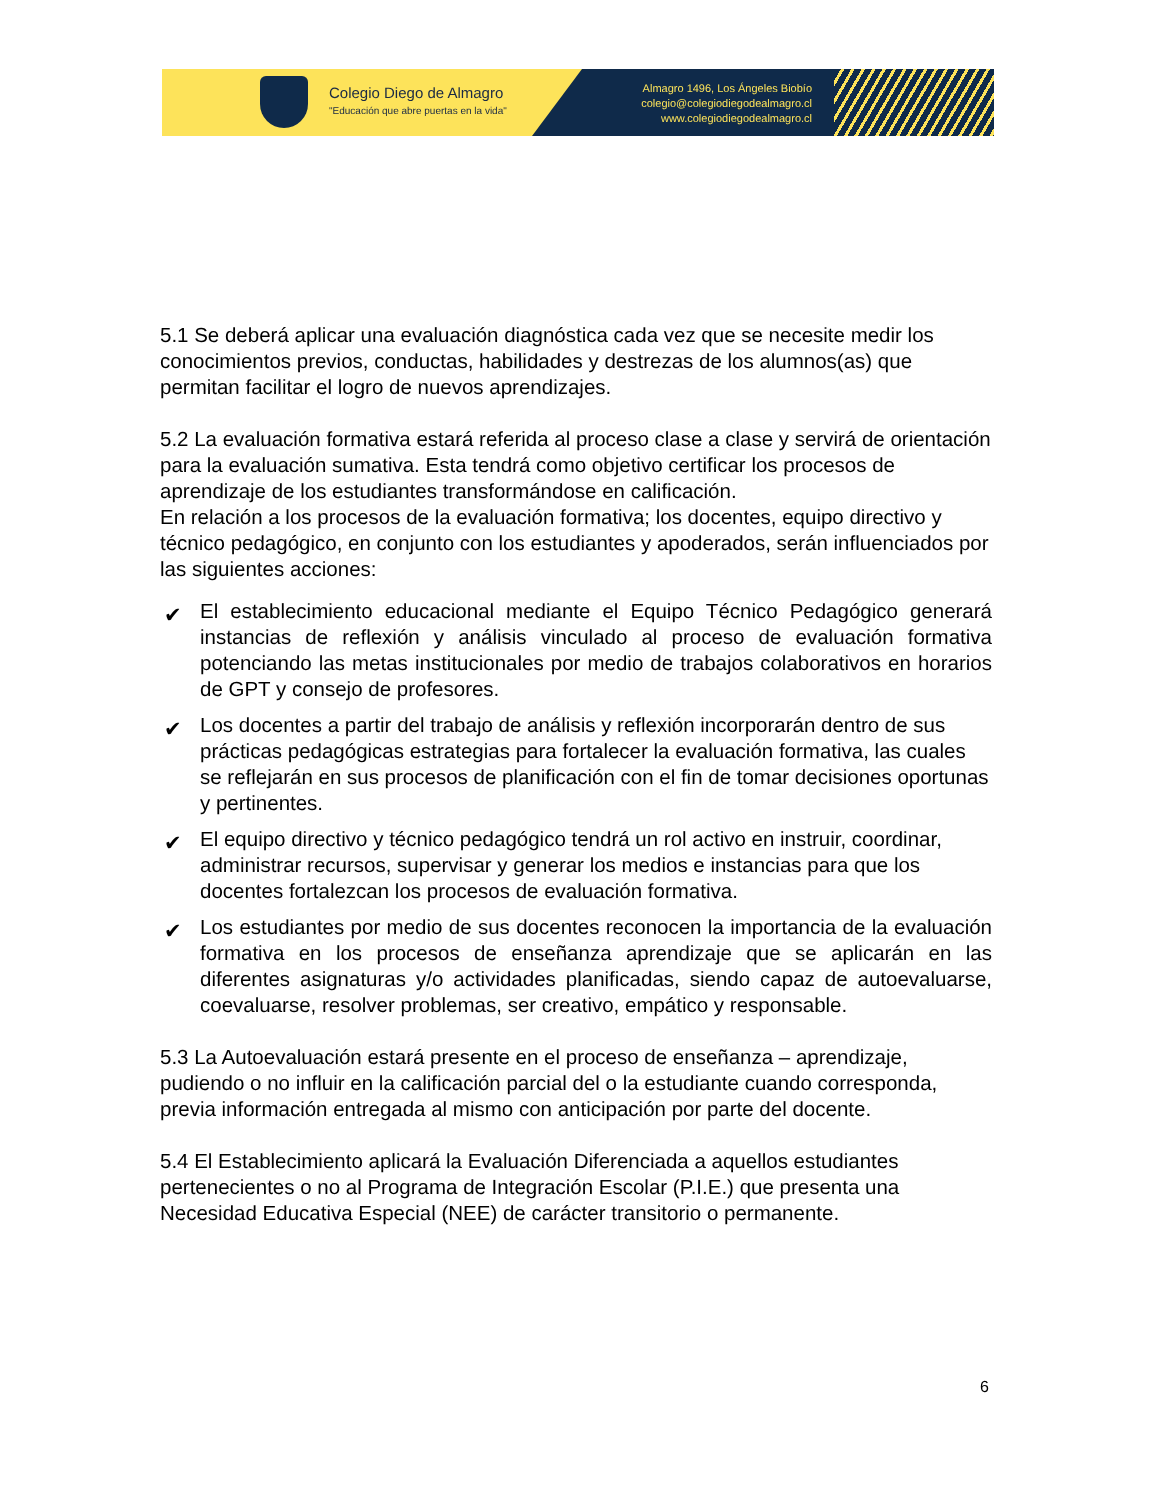Colegio Diego de Almagro
"Educación que abre puertas en la vida"
Almagro 1496, Los Ángeles Biobío
colegio@colegiodiegodealmagro.cl
www.colegiodiegodealmagro.cl
5.1 Se deberá aplicar una evaluación diagnóstica cada vez que se necesite medir los conocimientos previos, conductas, habilidades y destrezas de los alumnos(as) que permitan facilitar el logro de nuevos aprendizajes.
5.2 La evaluación formativa estará referida al proceso clase a clase y servirá de orientación para la evaluación sumativa. Esta tendrá como objetivo certificar los procesos de aprendizaje de los estudiantes transformándose en calificación.
En relación a los procesos de la evaluación formativa; los docentes, equipo directivo y técnico pedagógico, en conjunto con los estudiantes y apoderados, serán influenciados por las siguientes acciones:
✔ El establecimiento educacional mediante el Equipo Técnico Pedagógico generará instancias de reflexión y análisis vinculado al proceso de evaluación formativa potenciando las metas institucionales por medio de trabajos colaborativos en horarios de GPT y consejo de profesores.
✔ Los docentes a partir del trabajo de análisis y reflexión incorporarán dentro de sus prácticas pedagógicas estrategias para fortalecer la evaluación formativa, las cuales se reflejarán en sus procesos de planificación con el fin de tomar decisiones oportunas y pertinentes.
✔ El equipo directivo y técnico pedagógico tendrá un rol activo en instruir, coordinar, administrar recursos, supervisar y generar los medios e instancias para que los docentes fortalezcan los procesos de evaluación formativa.
✔ Los estudiantes por medio de sus docentes reconocen la importancia de la evaluación formativa en los procesos de enseñanza aprendizaje que se aplicarán en las diferentes asignaturas y/o actividades planificadas, siendo capaz de autoevaluarse, coevaluarse, resolver problemas, ser creativo, empático y responsable.
5.3 La Autoevaluación estará presente en el proceso de enseñanza – aprendizaje, pudiendo o no influir en la calificación parcial del o la estudiante cuando corresponda, previa información entregada al mismo con anticipación por parte del docente.
5.4 El Establecimiento aplicará la Evaluación Diferenciada a aquellos estudiantes pertenecientes o no al Programa de Integración Escolar (P.I.E.) que presenta una Necesidad Educativa Especial (NEE) de carácter transitorio o permanente.
6